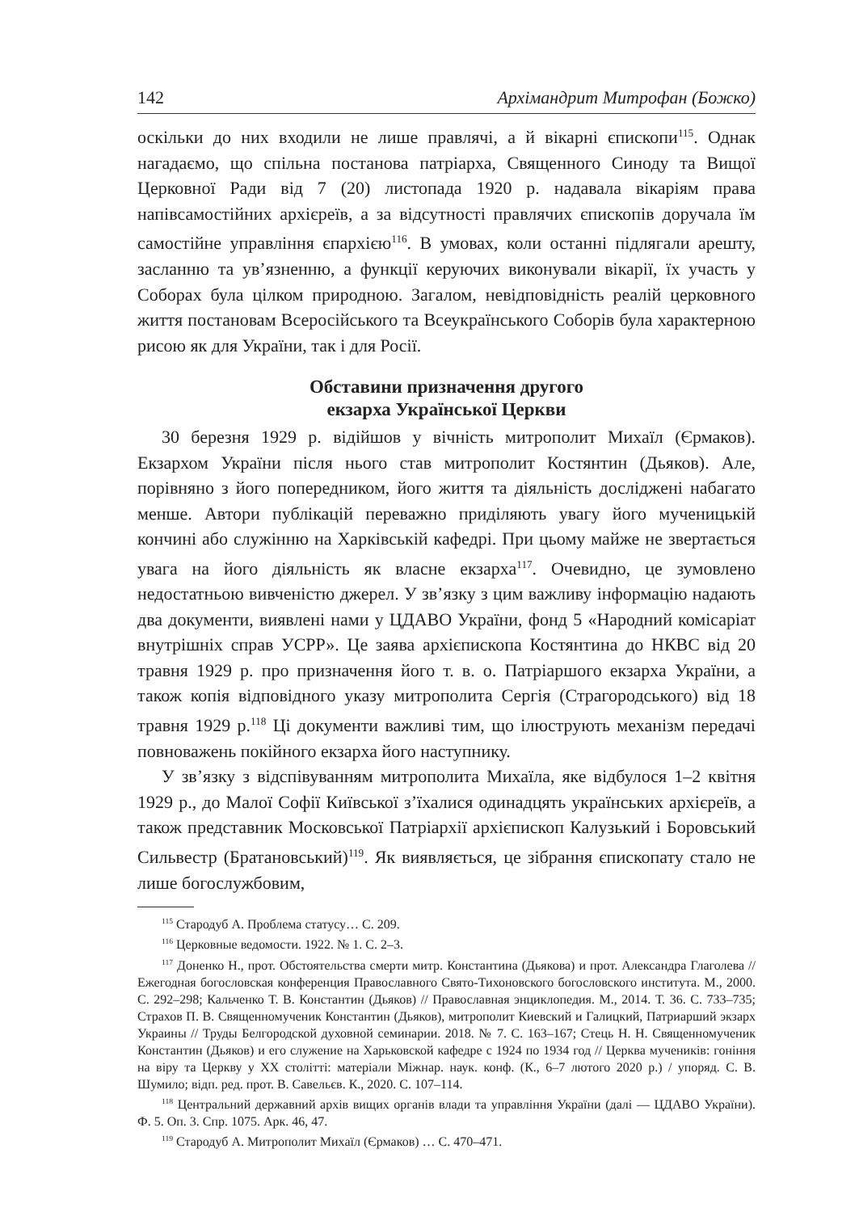142 Архімандрит Митрофан (Божко)
оскільки до них входили не лише правлячі, а й вікарні єпископи<sup>115</sup>. Однак нагадаємо, що спільна постанова патріарха, Священного Синоду та Вищої Церковної Ради від 7 (20) листопада 1920 р. надавала вікаріям права напівсамостійних архієреїв, а за відсутності правлячих єпископів доручала їм самостійне управління єпархією<sup>116</sup>. В умовах, коли останні підлягали арешту, засланню та ув’язненню, а функції керуючих виконували вікарії, їх участь у Соборах була цілком природною. Загалом, невідповідність реалій церковного життя постановам Всеросійського та Всеукраїнського Соборів була характерною рисою як для України, так і для Росії.
Обставини призначення другого
екзарха Української Церкви
30 березня 1929 р. відійшов у вічність митрополит Михаїл (Єрмаков). Екзархом України після нього став митрополит Костянтин (Дьяков). Але, порівняно з його попередником, його життя та діяльність досліджені набагато менше. Автори публікацій переважно приділяють увагу його мученицькій кончині або служінню на Харківській кафедрі. При цьому майже не звертається увага на його діяльність як власне екзарха<sup>117</sup>. Очевидно, це зумовлено недостатньою вивченістю джерел. У зв’язку з цим важливу інформацію надають два документи, виявлені нами у ЦДАВО України, фонд 5 «Народний комісаріат внутрішніх справ УСРР». Це заява архієпископа Костянтина до НКВС від 20 травня 1929 р. про призначення його т. в. о. Патріаршого екзарха України, а також копія відповідного указу митрополита Сергія (Страгородського) від 18 травня 1929 р.<sup>118</sup> Ці документи важливі тим, що ілюструють механізм передачі повноважень покійного екзарха його наступнику.
У зв’язку з відспівуванням митрополита Михаїла, яке відбулося 1–2 квітня 1929 р., до Малої Софії Київської з’їхалися одинадцять українських архієреїв, а також представник Московської Патріархії архієпископ Калузький і Боровський Сильвестр (Братановський)<sup>119</sup>. Як виявляється, це зібрання єпископату стало не лише богослужбовим,
<sup>115</sup> Стародуб А. Проблема статусу… С. 209.
<sup>116</sup> Церковные ведомости. 1922. № 1. С. 2–3.
<sup>117</sup> Доненко Н., прот. Обстоятельства смерти митр. Константина (Дьякова) и прот. Александра Глаголева // Ежегодная богословская конференция Православного Свято-Тихоновского богословского института. М., 2000. С. 292–298; Кальченко Т. В. Константин (Дьяков) // Православная энциклопедия. М., 2014. Т. 36. С. 733–735; Страхов П. В. Священномученик Константин (Дьяков), митрополит Киевский и Галицкий, Патриарший экзарх Украины // Труды Белгородской духовной семинарии. 2018. № 7. С. 163–167; Стець Н. Н. Священномученик Константин (Дьяков) и его служение на Харьковской кафедре с 1924 по 1934 год // Церква мучеників: гоніння на віру та Церкву у XX столітті: матеріали Міжнар. наук. конф. (К., 6–7 лютого 2020 р.) / упоряд. С. В. Шумило; відп. ред. прот. В. Савельєв. К., 2020. С. 107–114.
<sup>118</sup> Центральний державний архів вищих органів влади та управління України (далі — ЦДАВО України). Ф. 5. Оп. 3. Спр. 1075. Арк. 46, 47.
<sup>119</sup> Стародуб А. Митрополит Михаїл (Єрмаков) … С. 470–471.